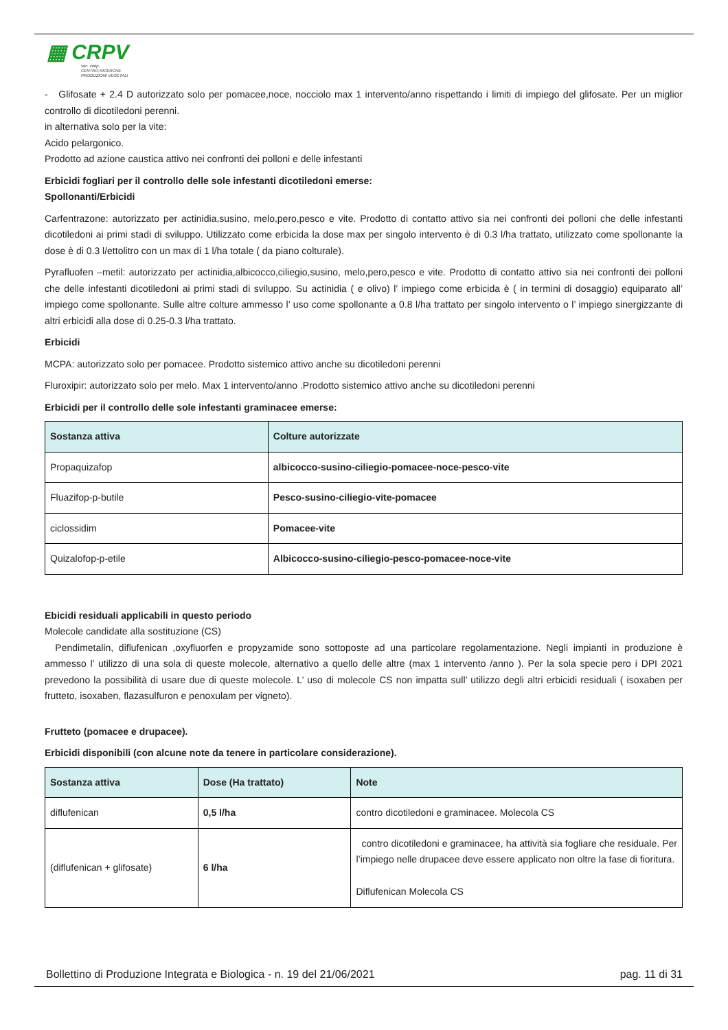▦ CRPV
soc. coop.
CENTRO RICERCHE
PRODUZIONI VEGETALI
- Glifosate + 2.4 D autorizzato solo per pomacee,noce, nocciolo max 1 intervento/anno rispettando i limiti di impiego del glifosate. Per un miglior controllo di dicotiledoni perenni.
in alternativa solo per la vite:
Acido pelargonico.
Prodotto ad azione caustica attivo nei confronti dei polloni e delle infestanti
Erbicidi fogliari per il controllo delle sole infestanti dicotiledoni emerse:
Spollonanti/Erbicidi
Carfentrazone: autorizzato per actinidia,susino, melo,pero,pesco e vite. Prodotto di contatto attivo sia nei confronti dei polloni che delle infestanti dicotiledoni ai primi stadi di sviluppo. Utilizzato come erbicida la dose max per singolo intervento è di 0.3 l/ha trattato, utilizzato come spollonante la dose è di 0.3 l/ettolitro con un max di 1 l/ha totale ( da piano colturale).
Pyrafluofen –metil: autorizzato per actinidia,albicocco,ciliegio,susino, melo,pero,pesco e vite. Prodotto di contatto attivo sia nei confronti dei polloni che delle infestanti dicotiledoni ai primi stadi di sviluppo. Su actinidia ( e olivo) l’ impiego come erbicida è ( in termini di dosaggio) equiparato all’ impiego come spollonante. Sulle altre colture ammesso l’ uso come spollonante a 0.8 l/ha trattato per singolo intervento o l’ impiego sinergizzante di altri erbicidi alla dose di 0.25-0.3 l/ha trattato.
Erbicidi
MCPA: autorizzato solo per pomacee. Prodotto sistemico attivo anche su dicotiledoni perenni
Fluroxipir: autorizzato solo per melo. Max 1 intervento/anno .Prodotto sistemico attivo anche su dicotiledoni perenni
Erbicidi per il controllo delle sole infestanti graminacee emerse:
| Sostanza attiva | Colture autorizzate |
| --- | --- |
| Propaquizafop | albicocco-susino-ciliegio-pomacee-noce-pesco-vite |
| Fluazifop-p-butile | Pesco-susino-ciliegio-vite-pomacee |
| ciclossidim | Pomacee-vite |
| Quizalofop-p-etile | Albicocco-susino-ciliegio-pesco-pomacee-noce-vite |
Ebicidi residuali applicabili in questo periodo
Molecole candidate alla sostituzione (CS)
Pendimetalin, diflufenican ,oxyfluorfen e propyzamide sono sottoposte ad una particolare regolamentazione. Negli impianti in produzione è ammesso l’ utilizzo di una sola di queste molecole, alternativo a quello delle altre (max 1 intervento /anno ). Per la sola specie pero i DPI 2021 prevedono la possibilità di usare due di queste molecole. L’ uso di molecole CS non impatta sull’ utilizzo degli altri erbicidi residuali ( isoxaben per frutteto, isoxaben, flazasulfuron e penoxulam per vigneto).
Frutteto (pomacee e drupacee).
Erbicidi disponibili (con alcune note da tenere in particolare considerazione).
| Sostanza attiva | Dose (Ha trattato) | Note |
| --- | --- | --- |
| diflufenican | 0,5 l/ha | contro dicotiledoni e graminacee. Molecola CS |
| (diflufenican + glifosate) | 6 l/ha | contro dicotiledoni e graminacee, ha attività sia fogliare che residuale. Per l’impiego nelle drupacee deve essere applicato non oltre la fase di fioritura. Diflufenican Molecola CS |
Bollettino di Produzione Integrata e Biologica - n. 19 del 21/06/2021 pag. 11 di 31